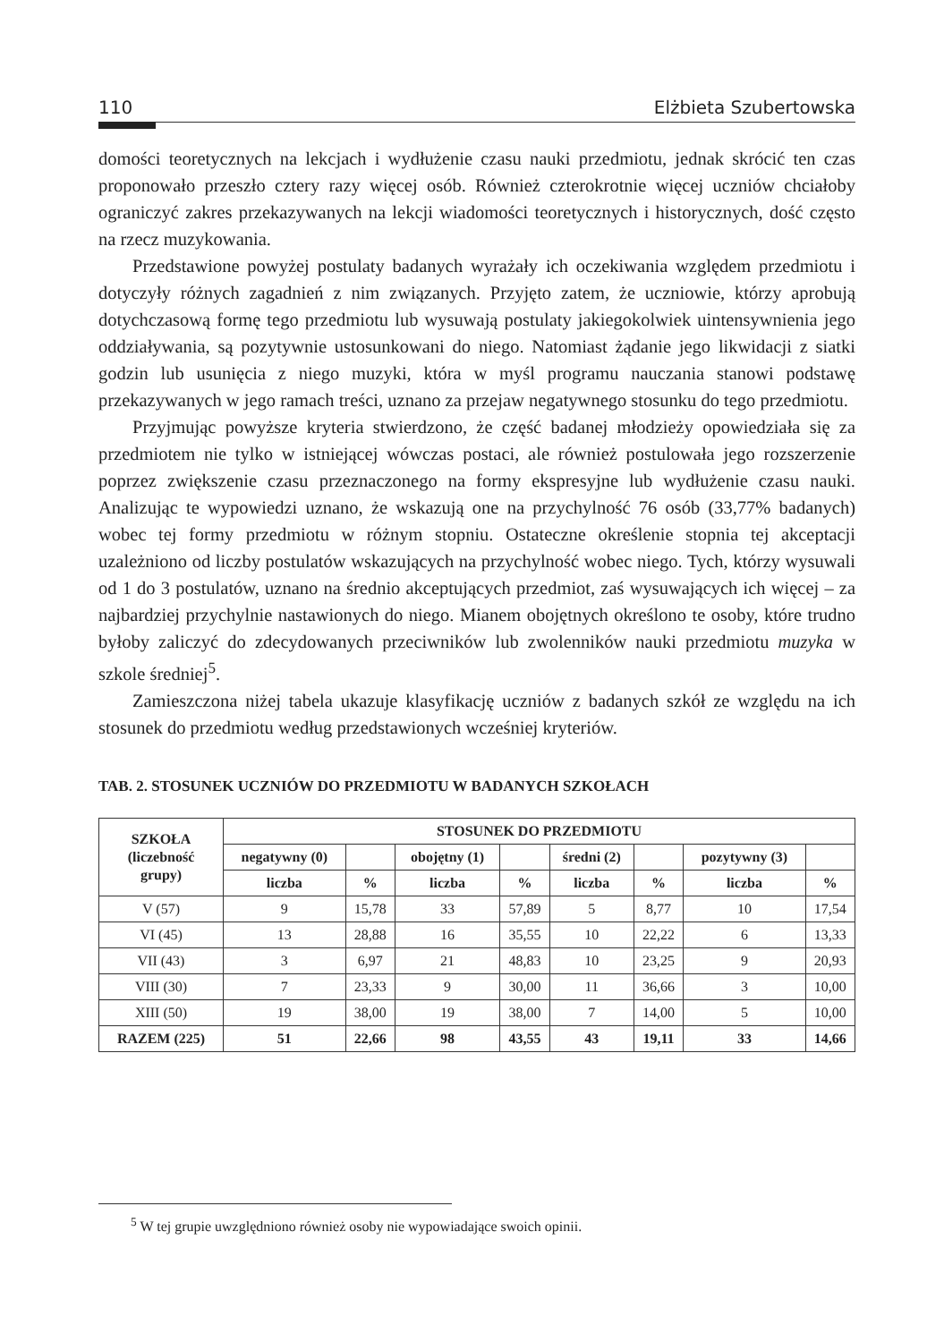110 Elżbieta Szubertowska
domości teoretycznych na lekcjach i wydłużenie czasu nauki przedmiotu, jednak skrócić ten czas proponowało przeszło cztery razy więcej osób. Również czterokrotnie więcej uczniów chciałoby ograniczyć zakres przekazywanych na lekcji wiadomości teoretycznych i historycznych, dość często na rzecz muzykowania.
Przedstawione powyżej postulaty badanych wyrażały ich oczekiwania względem przedmiotu i dotyczyły różnych zagadnień z nim związanych. Przyjęto zatem, że uczniowie, którzy aprobują dotychczasową formę tego przedmiotu lub wysuwają postulaty jakiegokolwiek uintensywnienia jego oddziaływania, są pozytywnie ustosunkowani do niego. Natomiast żądanie jego likwidacji z siatki godzin lub usunięcia z niego muzyki, która w myśl programu nauczania stanowi podstawę przekazywanych w jego ramach treści, uznano za przejaw negatywnego stosunku do tego przedmiotu.
Przyjmując powyższe kryteria stwierdzono, że część badanej młodzieży opowiedziała się za przedmiotem nie tylko w istniejącej wówczas postaci, ale również postulowała jego rozszerzenie poprzez zwiększenie czasu przeznaczonego na formy ekspresyjne lub wydłużenie czasu nauki. Analizując te wypowiedzi uznano, że wskazują one na przychylność 76 osób (33,77% badanych) wobec tej formy przedmiotu w różnym stopniu. Ostateczne określenie stopnia tej akceptacji uzależniono od liczby postulatów wskazujących na przychylność wobec niego. Tych, którzy wysuwali od 1 do 3 postulatów, uznano na średnio akceptujących przedmiot, zaś wysuwających ich więcej – za najbardziej przychylnie nastawionych do niego. Mianem obojętnych określono te osoby, które trudno byłoby zaliczyć do zdecydowanych przeciwników lub zwolenników nauki przedmiotu muzyka w szkole średniej<sup>5</sup>.
Zamieszczona niżej tabela ukazuje klasyfikację uczniów z badanych szkół ze względu na ich stosunek do przedmiotu według przedstawionych wcześniej kryteriów.
TAB. 2. STOSUNEK UCZNIÓW DO PRZEDMIOTU W BADANYCH SZKOŁACH
| SZKOŁA (liczebność grupy) | STOSUNEK DO PRZEDMIOTU | | | | | | | |
| --- | --- | --- | --- | --- | --- | --- | --- | --- |
| | negatywny (0) | | obojętny (1) | | średni (2) | | pozytywny (3) | |
| | liczba | % | liczba | % | liczba | % | liczba | % |
| V (57) | 9 | 15,78 | 33 | 57,89 | 5 | 8,77 | 10 | 17,54 |
| VI (45) | 13 | 28,88 | 16 | 35,55 | 10 | 22,22 | 6 | 13,33 |
| VII (43) | 3 | 6,97 | 21 | 48,83 | 10 | 23,25 | 9 | 20,93 |
| VIII (30) | 7 | 23,33 | 9 | 30,00 | 11 | 36,66 | 3 | 10,00 |
| XIII (50) | 19 | 38,00 | 19 | 38,00 | 7 | 14,00 | 5 | 10,00 |
| RAZEM (225) | 51 | 22,66 | 98 | 43,55 | 43 | 19,11 | 33 | 14,66 |
<sup>5</sup> W tej grupie uwzględniono również osoby nie wypowiadające swoich opinii.